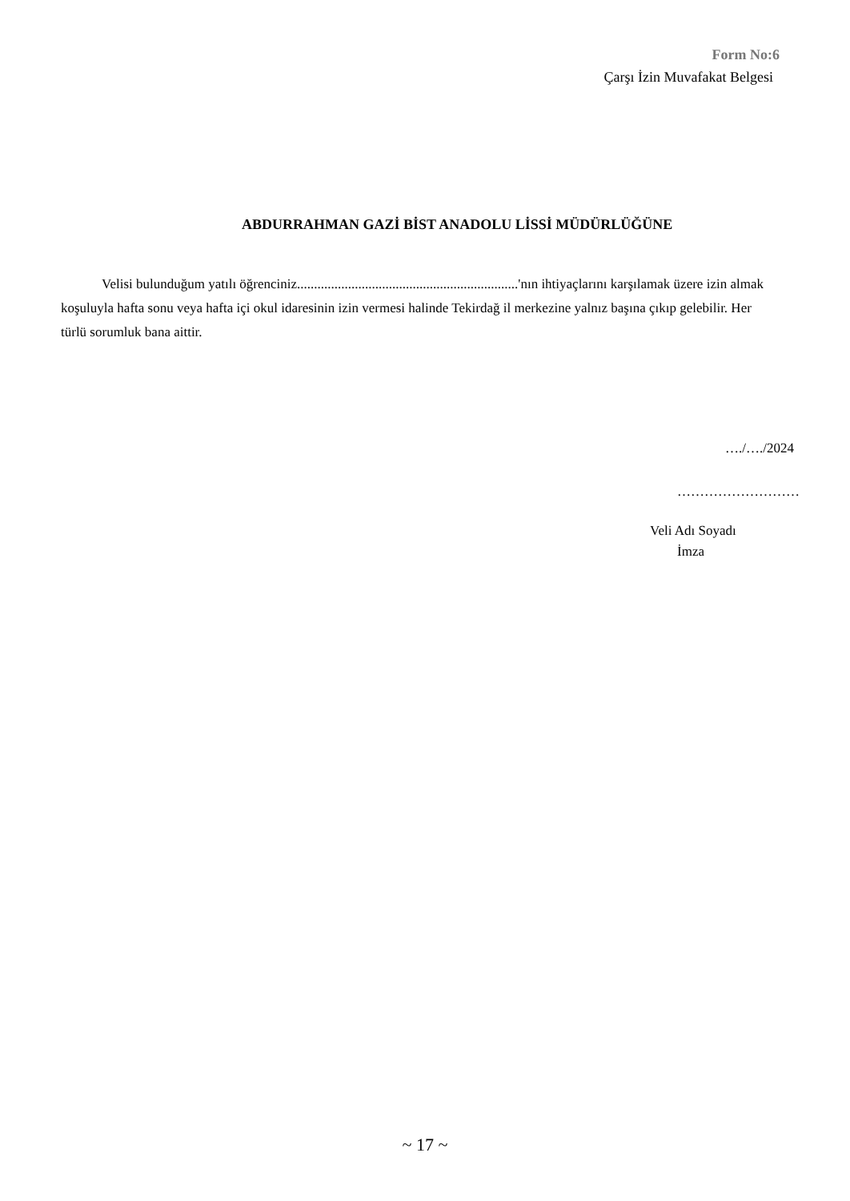Form No:6
Çarşı İzin Muvafakat Belgesi
ABDURRAHMAN GAZİ BİST ANADOLU LİSSİ MÜDÜRLÜĞÜNE
Velisi bulunduğum yatılı öğrenciniz.................................................................'nın ihtiyaçlarını karşılamak üzere izin almak koşuluyla hafta sonu veya hafta içi okul idaresinin izin vermesi halinde Tekirdağ il merkezine yalnız başına çıkıp gelebilir. Her türlü sorumluk bana aittir.
…./…./2024
………………………
Veli Adı Soyadı
İmza
~ 17 ~